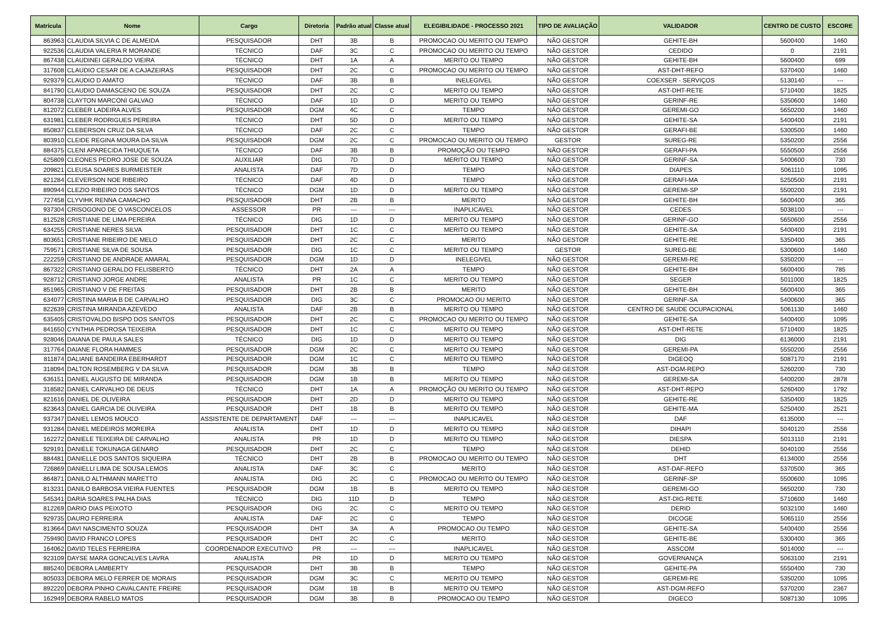| Matrícula | Nome | Cargo | Diretoria | Padrão atual | Classe atual | ELEGIBILIDADE - PROCESSO 2021 | TIPO DE AVALIAÇÃO | VALIDADOR | CENTRO DE CUSTO | ESCORE |
| --- | --- | --- | --- | --- | --- | --- | --- | --- | --- | --- |
| 863963 | CLAUDIA SILVIA C DE ALMEIDA | PESQUISADOR | DHT | 3B | B | PROMOCAO OU MERITO OU TEMPO | NÃO GESTOR | GEHITE-BH | 5600400 | 1460 |
| 922536 | CLAUDIA VALERIA R MORANDE | TÉCNICO | DAF | 3C | C | PROMOCAO OU MERITO OU TEMPO | NÃO GESTOR | CEDIDO | 0 | 2191 |
| 867438 | CLAUDINEI GERALDO VIEIRA | TÉCNICO | DHT | 1A | A | MERITO OU TEMPO | NÃO GESTOR | GEHITE-BH | 5600400 | 699 |
| 317608 | CLAUDIO CESAR DE A CAJAZEIRAS | PESQUISADOR | DHT | 2C | C | PROMOCAO OU MERITO OU TEMPO | NÃO GESTOR | AST-DHT-REFO | 5370400 | 1460 |
| 929379 | CLAUDIO D AMATO | TÉCNICO | DAF | 3B | B | INELEGIVEL | NÃO GESTOR | COEXSER - SERVIÇOS | 5130140 | --- |
| 841790 | CLAUDIO DAMASCENO DE SOUZA | PESQUISADOR | DHT | 2C | C | MERITO OU TEMPO | NÃO GESTOR | AST-DHT-RETE | 5710400 | 1825 |
| 804738 | CLAYTON MARCONI GALVAO | TÉCNICO | DAF | 1D | D | MERITO OU TEMPO | NÃO GESTOR | GERINF-RE | 5350600 | 1460 |
| 812072 | CLEBER LADEIRA ALVES | PESQUISADOR | DGM | 4C | C | TEMPO | NÃO GESTOR | GEREMI-GO | 5650200 | 1460 |
| 631981 | CLEBER RODRIGUES PEREIRA | TÉCNICO | DHT | 5D | D | MERITO OU TEMPO | NÃO GESTOR | GEHITE-SA | 5400400 | 2191 |
| 850837 | CLEBERSON CRUZ DA SILVA | TÉCNICO | DAF | 2C | C | TEMPO | NÃO GESTOR | GERAFI-BE | 5300500 | 1460 |
| 803910 | CLEIDE REGINA MOURA DA SILVA | PESQUISADOR | DGM | 2C | C | PROMOCAO OU MERITO OU TEMPO | GESTOR | SUREG-RE | 5350200 | 2556 |
| 884375 | CLENI APARECIDA THIUQUETA | TÉCNICO | DAF | 3B | B | PROMOÇÃO OU TEMPO | NÃO GESTOR | GERAFI-PA | 5550500 | 2556 |
| 625809 | CLEONES PEDRO JOSE DE SOUZA | AUXILIAR | DIG | 7D | D | MERITO OU TEMPO | NÃO GESTOR | GERINF-SA | 5400600 | 730 |
| 209821 | CLEUSA SOARES BURMEISTER | ANALISTA | DAF | 7D | D | TEMPO | NÃO GESTOR | DIAPES | 5061110 | 1095 |
| 821284 | CLEVERSON NOE RIBEIRO | TÉCNICO | DAF | 4D | D | TEMPO | NÃO GESTOR | GERAFI-MA | 5250500 | 2191 |
| 890944 | CLEZIO RIBEIRO DOS SANTOS | TÉCNICO | DGM | 1D | D | MERITO OU TEMPO | NÃO GESTOR | GEREMI-SP | 5500200 | 2191 |
| 727458 | CLYVIHK RENNA CAMACHO | PESQUISADOR | DHT | 2B | B | MERITO | NÃO GESTOR | GEHITE-BH | 5600400 | 365 |
| 937304 | CRISOGONO DE O VASCONCELOS | ASSESSOR | PR | --- | --- | INAPLICAVEL | NÃO GESTOR | CEDES | 5038100 | --- |
| 812528 | CRISTIANE DE LIMA PEREIRA | TÉCNICO | DIG | 1D | D | MERITO OU TEMPO | NÃO GESTOR | GERINF-GO | 5650600 | 2556 |
| 634255 | CRISTIANE NERES SILVA | PESQUISADOR | DHT | 1C | C | MERITO OU TEMPO | NÃO GESTOR | GEHITE-SA | 5400400 | 2191 |
| 803651 | CRISTIANE RIBEIRO DE MELO | PESQUISADOR | DHT | 2C | C | MERITO | NÃO GESTOR | GEHITE-RE | 5350400 | 365 |
| 759571 | CRISTIANE SILVA DE SOUSA | PESQUISADOR | DIG | 1C | C | MERITO OU TEMPO | GESTOR | SUREG-BE | 5300600 | 1460 |
| 222259 | CRISTIANO DE ANDRADE AMARAL | PESQUISADOR | DGM | 1D | D | INELEGIVEL | NÃO GESTOR | GEREMI-RE | 5350200 | --- |
| 867322 | CRISTIANO GERALDO FELISBERTO | TÉCNICO | DHT | 2A | A | TEMPO | NÃO GESTOR | GEHITE-BH | 5600400 | 785 |
| 928712 | CRISTIANO JORGE ANDRE | ANALISTA | PR | 1C | C | MERITO OU TEMPO | NÃO GESTOR | SEGER | 5011000 | 1825 |
| 851965 | CRISTIANO V DE FREITAS | PESQUISADOR | DHT | 2B | B | MERITO | NÃO GESTOR | GEHITE-BH | 5600400 | 365 |
| 634077 | CRISTINA MARIA B DE CARVALHO | PESQUISADOR | DIG | 3C | C | PROMOCAO OU MERITO | NÃO GESTOR | GERINF-SA | 5400600 | 365 |
| 822639 | CRISTINA MIRANDA AZEVEDO | ANALISTA | DAF | 2B | B | MERITO OU TEMPO | NÃO GESTOR | CENTRO DE SAUDE OCUPACIONAL | 5061130 | 1460 |
| 635405 | CRISTOVALDO BISPO DOS SANTOS | PESQUISADOR | DHT | 2C | C | PROMOCAO OU MERITO OU TEMPO | NÃO GESTOR | GEHITE-SA | 5400400 | 1095 |
| 841650 | CYNTHIA PEDROSA TEIXEIRA | PESQUISADOR | DHT | 1C | C | MERITO OU TEMPO | NÃO GESTOR | AST-DHT-RETE | 5710400 | 1825 |
| 928046 | DAIANA DE PAULA SALES | TÉCNICO | DIG | 1D | D | MERITO OU TEMPO | NÃO GESTOR | DIG | 6136000 | 2191 |
| 317764 | DAIANE FLORA HAMMES | PESQUISADOR | DGM | 2C | C | MERITO OU TEMPO | NÃO GESTOR | GEREMI-PA | 5550200 | 2556 |
| 811874 | DALIANE BANDEIRA EBERHARDT | PESQUISADOR | DGM | 1C | C | MERITO OU TEMPO | NÃO GESTOR | DIGEOQ | 5087170 | 2191 |
| 318094 | DALTON ROSEMBERG V DA SILVA | PESQUISADOR | DGM | 3B | B | TEMPO | NÃO GESTOR | AST-DGM-REPO | 5260200 | 730 |
| 636151 | DANIEL AUGUSTO DE MIRANDA | PESQUISADOR | DGM | 1B | B | MERITO OU TEMPO | NÃO GESTOR | GEREMI-SA | 5400200 | 2878 |
| 318582 | DANIEL CARVALHO DE DEUS | TÉCNICO | DHT | 1A | A | PROMOÇÃO OU MERITO OU TEMPO | NÃO GESTOR | AST-DHT-REPO | 5260400 | 1792 |
| 821616 | DANIEL DE OLIVEIRA | PESQUISADOR | DHT | 2D | D | MERITO OU TEMPO | NÃO GESTOR | GEHITE-RE | 5350400 | 1825 |
| 823643 | DANIEL GARCIA DE OLIVEIRA | PESQUISADOR | DHT | 1B | B | MERITO OU TEMPO | NÃO GESTOR | GEHITE-MA | 5250400 | 2521 |
| 937347 | DANIEL LEMOS MOUCO | ASSISTENTE DE DEPARTAMENT | DAF | --- | --- | INAPLICAVEL | NÃO GESTOR | DAF | 6135000 | --- |
| 931284 | DANIEL MEDEIROS MOREIRA | ANALISTA | DHT | 1D | D | MERITO OU TEMPO | NÃO GESTOR | DIHAPI | 5040120 | 2556 |
| 162272 | DANIELE TEIXEIRA DE CARVALHO | ANALISTA | PR | 1D | D | MERITO OU TEMPO | NÃO GESTOR | DIESPA | 5013110 | 2191 |
| 929191 | DANIELE TOKUNAGA GENARO | PESQUISADOR | DHT | 2C | C | TEMPO | NÃO GESTOR | DEHID | 5040100 | 2556 |
| 884481 | DANIELLE DOS SANTOS SIQUEIRA | TÉCNICO | DHT | 2B | B | PROMOCAO OU MERITO OU TEMPO | NÃO GESTOR | DHT | 6134000 | 2556 |
| 726869 | DANIELLI LIMA DE SOUSA LEMOS | ANALISTA | DAF | 3C | C | MERITO | NÃO GESTOR | AST-DAF-REFO | 5370500 | 365 |
| 864871 | DANILO ALTHMANN MARETTO | ANALISTA | DIG | 2C | C | PROMOCAO OU MERITO OU TEMPO | NÃO GESTOR | GERINF-SP | 5500600 | 1095 |
| 813231 | DANILO BARBOSA VIEIRA FUENTES | PESQUISADOR | DGM | 1B | B | MERITO OU TEMPO | NÃO GESTOR | GEREMI-GO | 5650200 | 730 |
| 545341 | DARIA SOARES PALHA DIAS | TÉCNICO | DIG | 11D | D | TEMPO | NÃO GESTOR | AST-DIG-RETE | 5710600 | 1460 |
| 812269 | DARIO DIAS PEIXOTO | PESQUISADOR | DIG | 2C | C | MERITO OU TEMPO | NÃO GESTOR | DERID | 5032100 | 1460 |
| 929735 | DAURO FERREIRA | ANALISTA | DAF | 2C | C | TEMPO | NÃO GESTOR | DICOGE | 5065110 | 2556 |
| 813664 | DAVI NASCIMENTO SOUZA | PESQUISADOR | DHT | 3A | A | PROMOCAO OU TEMPO | NÃO GESTOR | GEHITE-SA | 5400400 | 2556 |
| 759490 | DAVID FRANCO LOPES | PESQUISADOR | DHT | 2C | C | MERITO | NÃO GESTOR | GEHITE-BE | 5300400 | 365 |
| 164062 | DAVID TELES FERREIRA | COORDENADOR EXECUTIVO | PR | --- | --- | INAPLICAVEL | NÃO GESTOR | ASSCOM | 5014000 | --- |
| 923109 | DAYSE MARA GONCALVES LAVRA | ANALISTA | PR | 1D | D | MERITO OU TEMPO | NÃO GESTOR | GOVERNANÇA | 5063100 | 2191 |
| 885240 | DEBORA LAMBERTY | PESQUISADOR | DHT | 3B | B | TEMPO | NÃO GESTOR | GEHITE-PA | 5550400 | 730 |
| 805033 | DEBORA MELO FERRER DE MORAIS | PESQUISADOR | DGM | 3C | C | MERITO OU TEMPO | NÃO GESTOR | GEREMI-RE | 5350200 | 1095 |
| 892220 | DEBORA PINHO CAVALCANTE FREIRE | PESQUISADOR | DGM | 1B | B | MERITO OU TEMPO | NÃO GESTOR | AST-DGM-REFO | 5370200 | 2367 |
| 162949 | DEBORA RABELO MATOS | PESQUISADOR | DGM | 3B | B | PROMOCAO OU TEMPO | NÃO GESTOR | DIGECO | 5087130 | 1095 |